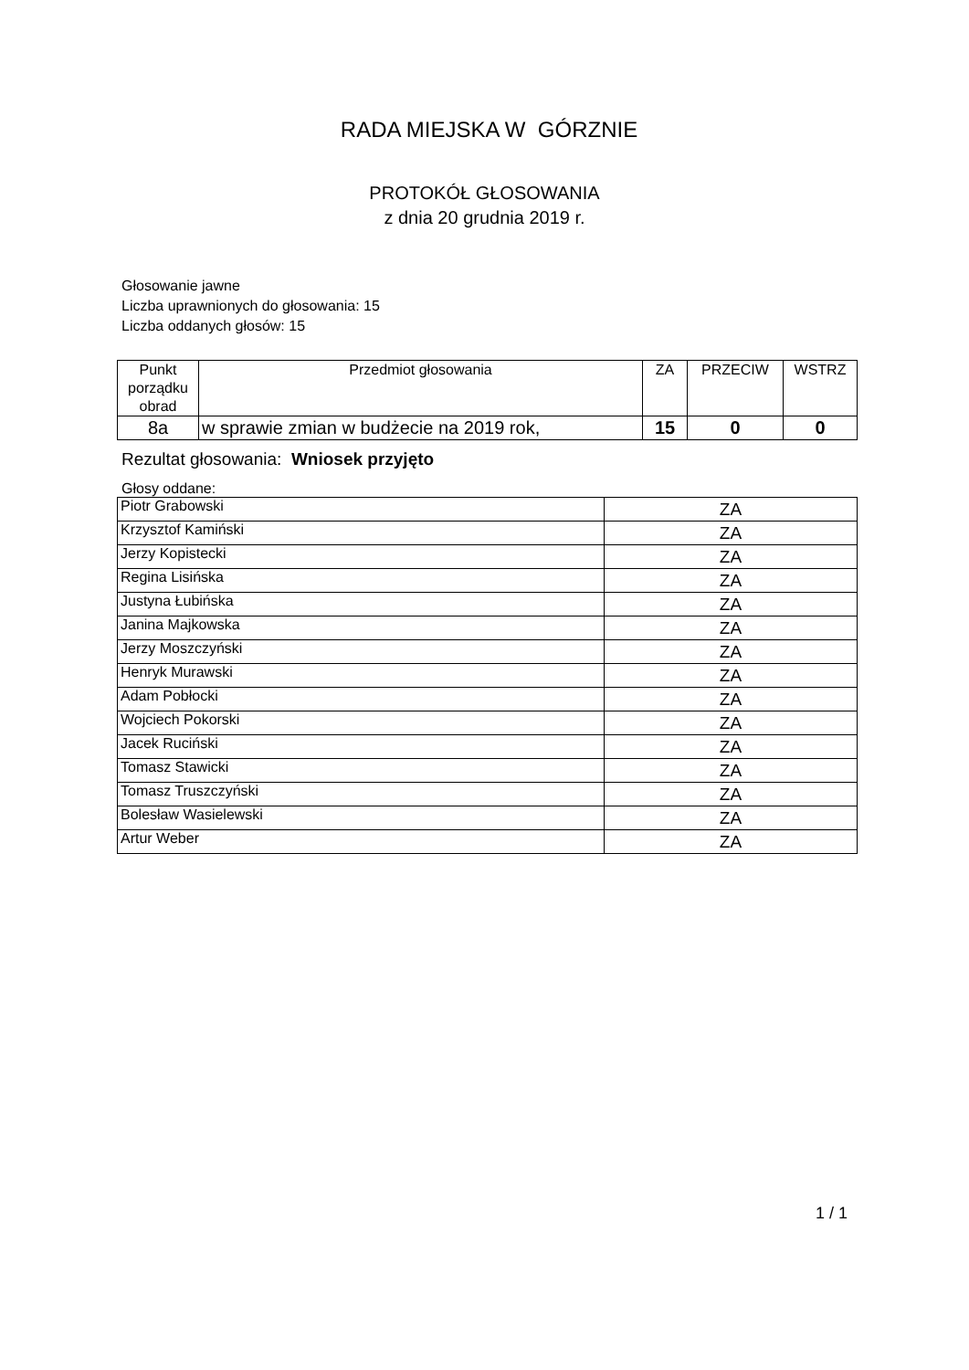RADA MIEJSKA W GÓRZNIE
PROTOKÓŁ GŁOSOWANIA
z dnia 20 grudnia 2019 r.
Głosowanie jawne
Liczba uprawnionych do głosowania: 15
Liczba oddanych głosów: 15
| Punkt porządku obrad | Przedmiot głosowania | ZA | PRZECIW | WSTRZ |
| --- | --- | --- | --- | --- |
| 8a | w sprawie zmian w budżecie na 2019 rok, | 15 | 0 | 0 |
Rezultat głosowania: Wniosek przyjęto
Głosy oddane:
| Piotr Grabowski | ZA |
| Krzysztof Kamiński | ZA |
| Jerzy Kopistecki | ZA |
| Regina Lisińska | ZA |
| Justyna Łubińska | ZA |
| Janina Majkowska | ZA |
| Jerzy Moszczyński | ZA |
| Henryk Murawski | ZA |
| Adam Pobłocki | ZA |
| Wojciech Pokorski | ZA |
| Jacek Ruciński | ZA |
| Tomasz Stawicki | ZA |
| Tomasz Truszczyński | ZA |
| Bolesław Wasielewski | ZA |
| Artur Weber | ZA |
1 / 1